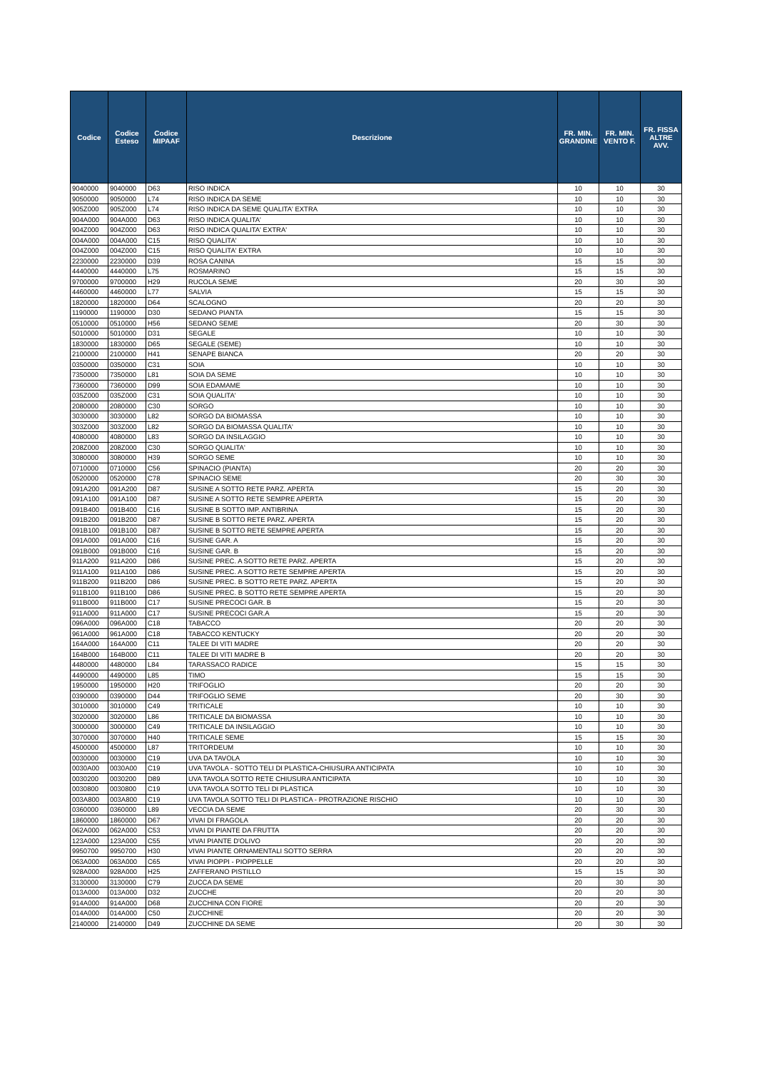| Codice | Codice Esteso | Codice MIPAAF | Descrizione | FR. MIN. GRANDINE | FR. MIN. VENTO F. | FR. FISSA ALTRE AVV. |
| --- | --- | --- | --- | --- | --- | --- |
| 9040000 | 9040000 | D63 | RISO INDICA | 10 | 10 | 30 |
| 9050000 | 9050000 | L74 | RISO INDICA DA SEME | 10 | 10 | 30 |
| 905Z000 | 905Z000 | L74 | RISO INDICA DA SEME QUALITA' EXTRA | 10 | 10 | 30 |
| 904A000 | 904A000 | D63 | RISO INDICA QUALITA' | 10 | 10 | 30 |
| 904Z000 | 904Z000 | D63 | RISO INDICA QUALITA' EXTRA' | 10 | 10 | 30 |
| 004A000 | 004A000 | C15 | RISO QUALITA' | 10 | 10 | 30 |
| 004Z000 | 004Z000 | C15 | RISO QUALITA' EXTRA | 10 | 10 | 30 |
| 2230000 | 2230000 | D39 | ROSA CANINA | 15 | 15 | 30 |
| 4440000 | 4440000 | L75 | ROSMARINO | 15 | 15 | 30 |
| 9700000 | 9700000 | H29 | RUCOLA SEME | 20 | 30 | 30 |
| 4460000 | 4460000 | L77 | SALVIA | 15 | 15 | 30 |
| 1820000 | 1820000 | D64 | SCALOGNO | 20 | 20 | 30 |
| 1190000 | 1190000 | D30 | SEDANO PIANTA | 15 | 15 | 30 |
| 0510000 | 0510000 | H56 | SEDANO SEME | 20 | 30 | 30 |
| 5010000 | 5010000 | D31 | SEGALE | 10 | 10 | 30 |
| 1830000 | 1830000 | D65 | SEGALE (SEME) | 10 | 10 | 30 |
| 2100000 | 2100000 | H41 | SENAPE BIANCA | 20 | 20 | 30 |
| 0350000 | 0350000 | C31 | SOIA | 10 | 10 | 30 |
| 7350000 | 7350000 | L81 | SOIA DA SEME | 10 | 10 | 30 |
| 7360000 | 7360000 | D99 | SOIA EDAMAME | 10 | 10 | 30 |
| 035Z000 | 035Z000 | C31 | SOIA QUALITA' | 10 | 10 | 30 |
| 2080000 | 2080000 | C30 | SORGO | 10 | 10 | 30 |
| 3030000 | 3030000 | L82 | SORGO DA BIOMASSA | 10 | 10 | 30 |
| 303Z000 | 303Z000 | L82 | SORGO DA BIOMASSA QUALITA' | 10 | 10 | 30 |
| 4080000 | 4080000 | L83 | SORGO DA INSILAGGIO | 10 | 10 | 30 |
| 208Z000 | 208Z000 | C30 | SORGO QUALITA' | 10 | 10 | 30 |
| 3080000 | 3080000 | H39 | SORGO SEME | 10 | 10 | 30 |
| 0710000 | 0710000 | C56 | SPINACIO (PIANTA) | 20 | 20 | 30 |
| 0520000 | 0520000 | C78 | SPINACIO SEME | 20 | 30 | 30 |
| 091A200 | 091A200 | D87 | SUSINE A SOTTO RETE PARZ. APERTA | 15 | 20 | 30 |
| 091A100 | 091A100 | D87 | SUSINE A SOTTO RETE SEMPRE APERTA | 15 | 20 | 30 |
| 091B400 | 091B400 | C16 | SUSINE B SOTTO IMP. ANTIBRINA | 15 | 20 | 30 |
| 091B200 | 091B200 | D87 | SUSINE B SOTTO RETE PARZ. APERTA | 15 | 20 | 30 |
| 091B100 | 091B100 | D87 | SUSINE B SOTTO RETE SEMPRE APERTA | 15 | 20 | 30 |
| 091A000 | 091A000 | C16 | SUSINE GAR. A | 15 | 20 | 30 |
| 091B000 | 091B000 | C16 | SUSINE GAR. B | 15 | 20 | 30 |
| 911A200 | 911A200 | D86 | SUSINE PREC. A SOTTO RETE PARZ. APERTA | 15 | 20 | 30 |
| 911A100 | 911A100 | D86 | SUSINE PREC. A SOTTO RETE SEMPRE APERTA | 15 | 20 | 30 |
| 911B200 | 911B200 | D86 | SUSINE PREC. B SOTTO RETE PARZ. APERTA | 15 | 20 | 30 |
| 911B100 | 911B100 | D86 | SUSINE PREC. B SOTTO RETE SEMPRE APERTA | 15 | 20 | 30 |
| 911B000 | 911B000 | C17 | SUSINE PRECOCI GAR. B | 15 | 20 | 30 |
| 911A000 | 911A000 | C17 | SUSINE PRECOCI GAR.A | 15 | 20 | 30 |
| 096A000 | 096A000 | C18 | TABACCO | 20 | 20 | 30 |
| 961A000 | 961A000 | C18 | TABACCO KENTUCKY | 20 | 20 | 30 |
| 164A000 | 164A000 | C11 | TALEE DI VITI MADRE | 20 | 20 | 30 |
| 164B000 | 164B000 | C11 | TALEE DI VITI MADRE B | 20 | 20 | 30 |
| 4480000 | 4480000 | L84 | TARASSACO RADICE | 15 | 15 | 30 |
| 4490000 | 4490000 | L85 | TIMO | 15 | 15 | 30 |
| 1950000 | 1950000 | H20 | TRIFOGLIO | 20 | 20 | 30 |
| 0390000 | 0390000 | D44 | TRIFOGLIO SEME | 20 | 30 | 30 |
| 3010000 | 3010000 | C49 | TRITICALE | 10 | 10 | 30 |
| 3020000 | 3020000 | L86 | TRITICALE DA BIOMASSA | 10 | 10 | 30 |
| 3000000 | 3000000 | C49 | TRITICALE DA INSILAGGIO | 10 | 10 | 30 |
| 3070000 | 3070000 | H40 | TRITICALE SEME | 15 | 15 | 30 |
| 4500000 | 4500000 | L87 | TRITORDEUM | 10 | 10 | 30 |
| 0030000 | 0030000 | C19 | UVA DA TAVOLA | 10 | 10 | 30 |
| 0030A00 | 0030A00 | C19 | UVA TAVOLA - SOTTO TELI DI PLASTICA-CHIUSURA ANTICIPATA | 10 | 10 | 30 |
| 0030200 | 0030200 | D89 | UVA TAVOLA SOTTO RETE CHIUSURA ANTICIPATA | 10 | 10 | 30 |
| 0030800 | 0030800 | C19 | UVA TAVOLA SOTTO TELI DI PLASTICA | 10 | 10 | 30 |
| 003A800 | 003A800 | C19 | UVA TAVOLA SOTTO TELI DI PLASTICA - PROTRAZIONE RISCHIO | 10 | 10 | 30 |
| 0360000 | 0360000 | L89 | VECCIA DA SEME | 20 | 30 | 30 |
| 1860000 | 1860000 | D67 | VIVAI DI FRAGOLA | 20 | 20 | 30 |
| 062A000 | 062A000 | C53 | VIVAI DI PIANTE DA FRUTTA | 20 | 20 | 30 |
| 123A000 | 123A000 | C55 | VIVAI PIANTE D'OLIVO | 20 | 20 | 30 |
| 9950700 | 9950700 | H30 | VIVAI PIANTE ORNAMENTALI SOTTO SERRA | 20 | 20 | 30 |
| 063A000 | 063A000 | C65 | VIVAI PIOPPI - PIOPPELLE | 20 | 20 | 30 |
| 928A000 | 928A000 | H25 | ZAFFERANO PISTILLO | 15 | 15 | 30 |
| 3130000 | 3130000 | C79 | ZUCCA DA SEME | 20 | 30 | 30 |
| 013A000 | 013A000 | D32 | ZUCCHE | 20 | 20 | 30 |
| 914A000 | 914A000 | D68 | ZUCCHINA CON FIORE | 20 | 20 | 30 |
| 014A000 | 014A000 | C50 | ZUCCHINE | 20 | 20 | 30 |
| 2140000 | 2140000 | D49 | ZUCCHINE DA SEME | 20 | 30 | 30 |